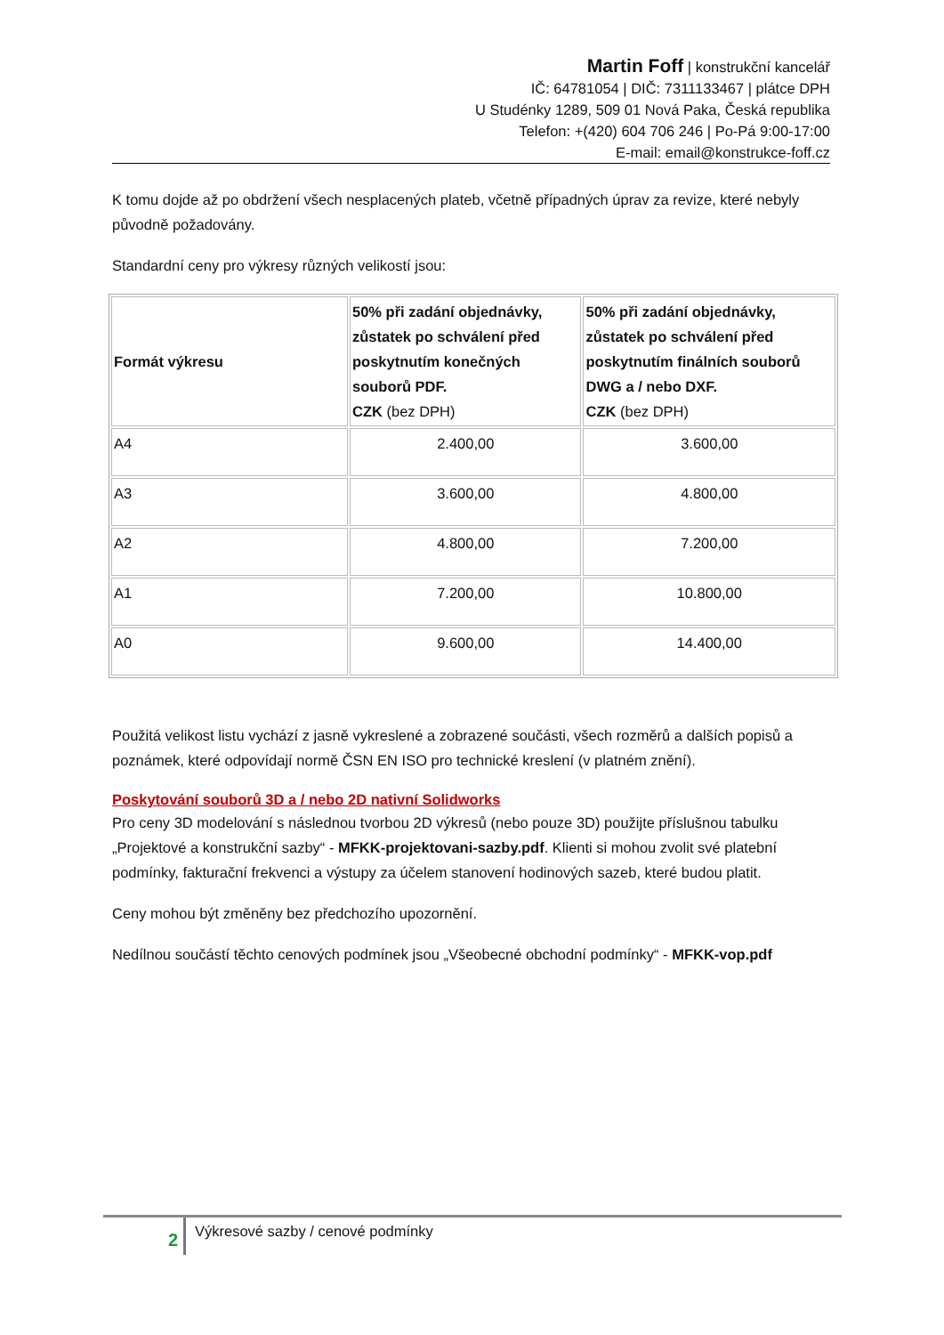Martin Foff | konstrukční kancelář
IČ: 64781054 | DIČ: 7311133467 | plátce DPH
U Studénky 1289, 509 01 Nová Paka, Česká republika
Telefon: +(420) 604 706 246 | Po-Pá 9:00-17:00
E-mail: email@konstrukce-foff.cz
K tomu dojde až po obdržení všech nesplacených plateb, včetně případných úprav za revize, které nebyly původně požadovány.
Standardní ceny pro výkresy různých velikostí jsou:
| Formát výkresu | 50% při zadání objednávky, zůstatek po schválení před poskytnutím konečných souborů PDF. CZK (bez DPH) | 50% při zadání objednávky, zůstatek po schválení před poskytnutím finálních souborů DWG a / nebo DXF. CZK (bez DPH) |
| --- | --- | --- |
| A4 | 2.400,00 | 3.600,00 |
| A3 | 3.600,00 | 4.800,00 |
| A2 | 4.800,00 | 7.200,00 |
| A1 | 7.200,00 | 10.800,00 |
| A0 | 9.600,00 | 14.400,00 |
Použitá velikost listu vychází z jasně vykreslené a zobrazené součásti, všech rozměrů a dalších popisů a poznámek, které odpovídají normě ČSN EN ISO pro technické kreslení (v platném znění).
Poskytování souborů 3D a / nebo 2D nativní Solidworks
Pro ceny 3D modelování s následnou tvorbou 2D výkresů (nebo pouze 3D) použijte příslušnou tabulku „Projektové a konstrukční sazby“ - MFKK-projektovani-sazby.pdf. Klienti si mohou zvolit své platební podmínky, fakturační frekvenci a výstupy za účelem stanovení hodinových sazeb, které budou platit.
Ceny mohou být změněny bez předchozího upozornění.
Nedílnou součástí těchto cenových podmínek jsou „Všeobecné obchodní podmínky“ - MFKK-vop.pdf
2
Výkresové sazby / cenové podmínky